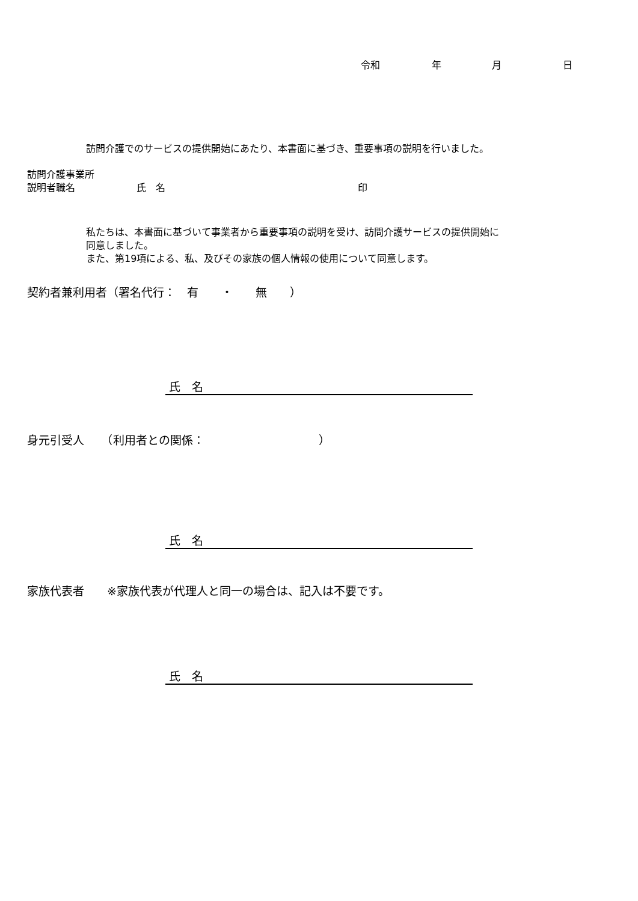令和 年 月 日
訪問介護でのサービスの提供開始にあたり、本書面に基づき、重要事項の説明を行いました。
訪問介護事業所
説明者職名 氏　名 印
私たちは、本書面に基づいて事業者から重要事項の説明を受け、訪問介護サービスの提供開始に
同意しました。
また、第19項による、私、及びその家族の個人情報の使用について同意します。
契約者兼利用者（署名代行：　有　　・　　無　　）
氏　名
身元引受人　　（利用者との関係：　　　　　　　　　　）
氏　名
家族代表者　　※家族代表が代理人と同一の場合は、記入は不要です。
氏　名